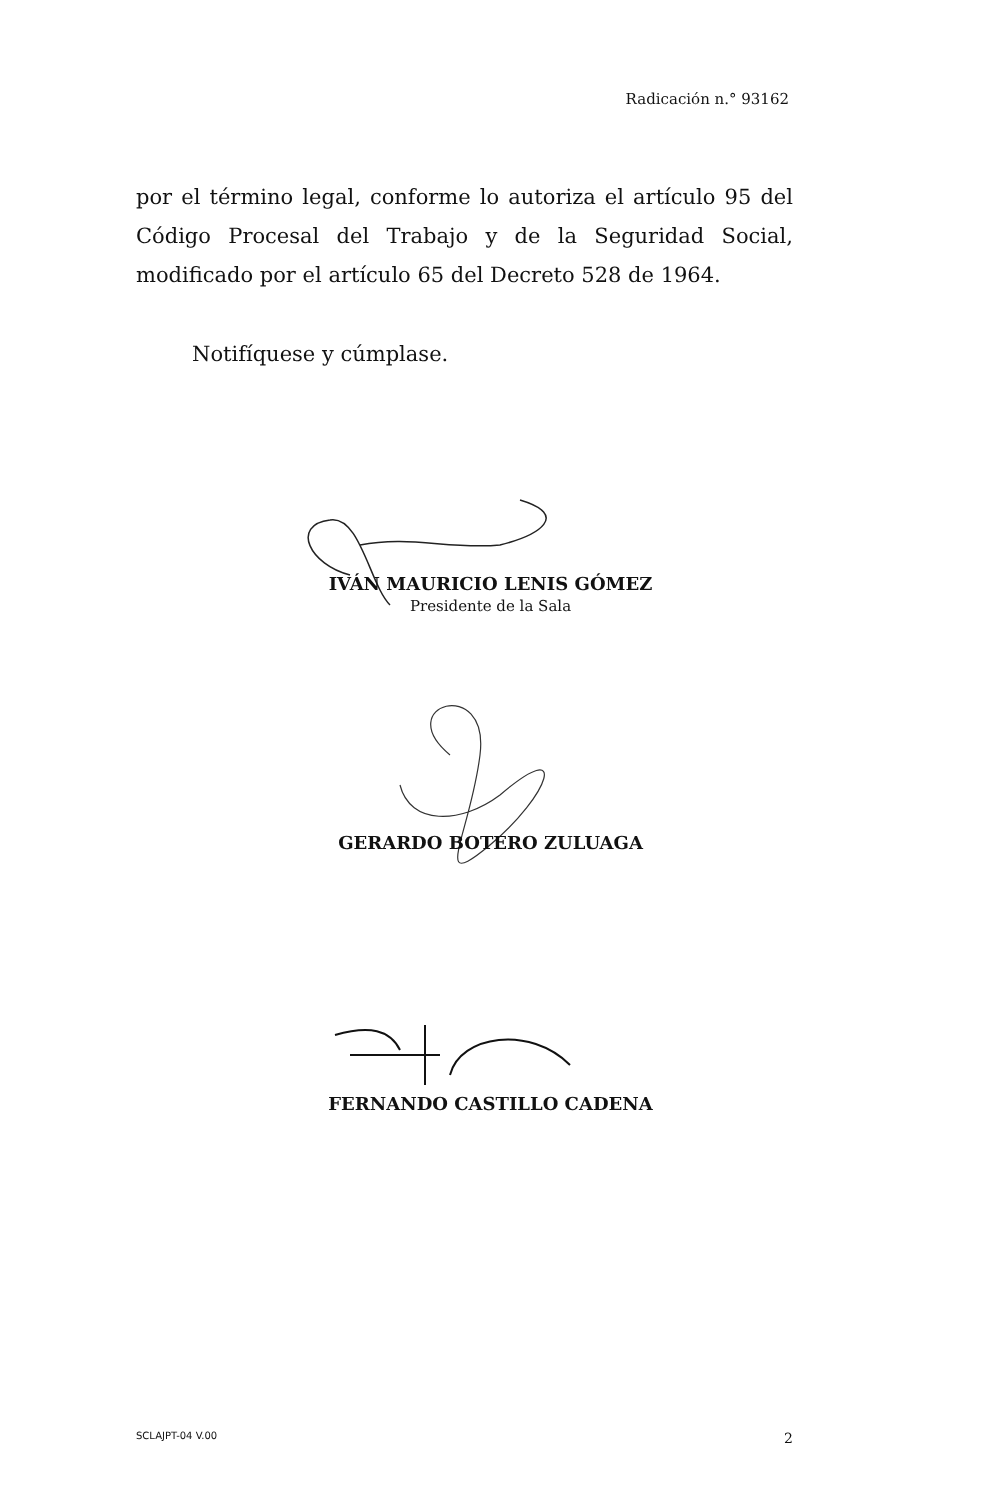Radicación n.° 93162
por el término legal, conforme lo autoriza el artículo 95 del Código Procesal del Trabajo y de la Seguridad Social, modificado por el artículo 65 del Decreto 528 de 1964.
Notifíquese y cúmplase.
IVÁN MAURICIO LENIS GÓMEZ
Presidente de la Sala
GERARDO BOTERO ZULUAGA
FERNANDO CASTILLO CADENA
SCLAJPT-04 V.00 2